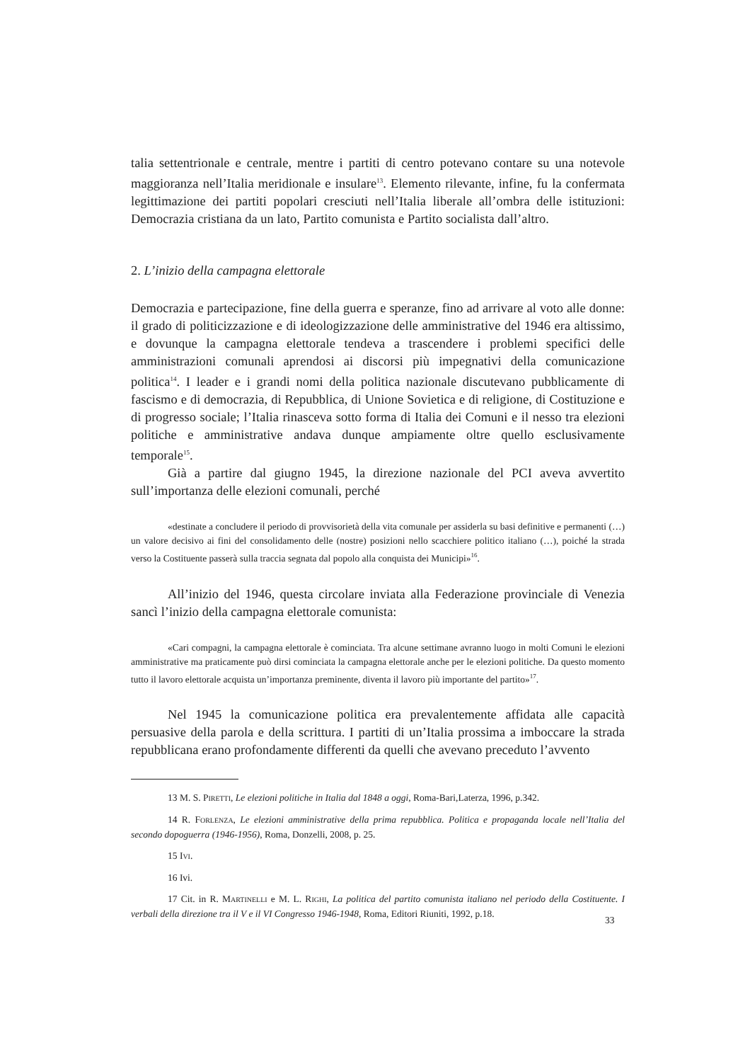talia settentrionale e centrale, mentre i partiti di centro potevano contare su una notevole maggioranza nell’Italia meridionale e insulare<sup>13</sup>. Elemento rilevante, infine, fu la confermata legittimazione dei partiti popolari cresciuti nell’Italia liberale all’ombra delle istituzioni: Democrazia cristiana da un lato, Partito comunista e Partito socialista dall’altro.
2. L’inizio della campagna elettorale
Democrazia e partecipazione, fine della guerra e speranze, fino ad arrivare al voto alle donne: il grado di politicizzazione e di ideologizzazione delle amministrative del 1946 era altissimo, e dovunque la campagna elettorale tendeva a trascendere i problemi specifici delle amministrazioni comunali aprendosi ai discorsi più impegnativi della comunicazione politica<sup>14</sup>. I leader e i grandi nomi della politica nazionale discutevano pubblicamente di fascismo e di democrazia, di Repubblica, di Unione Sovietica e di religione, di Costituzione e di progresso sociale; l’Italia rinasceva sotto forma di Italia dei Comuni e il nesso tra elezioni politiche e amministrative andava dunque ampiamente oltre quello esclusivamente temporale<sup>15</sup>.
Già a partire dal giugno 1945, la direzione nazionale del PCI aveva avvertito sull’importanza delle elezioni comunali, perché
«destinate a concludere il periodo di provvisorietà della vita comunale per assiderla su basi definitive e permanenti (…) un valore decisivo ai fini del consolidamento delle (nostre) posizioni nello scacchiere politico italiano (…), poiché la strada verso la Costituente passerà sulla traccia segnata dal popolo alla conquista dei Municipi»<sup>16</sup>.
All’inizio del 1946, questa circolare inviata alla Federazione provinciale di Venezia sancì l’inizio della campagna elettorale comunista:
«Cari compagni, la campagna elettorale è cominciata. Tra alcune settimane avranno luogo in molti Comuni le elezioni amministrative ma praticamente può dirsi cominciata la campagna elettorale anche per le elezioni politiche. Da questo momento tutto il lavoro elettorale acquista un’importanza preminente, diventa il lavoro più importante del partito»<sup>17</sup>.
Nel 1945 la comunicazione politica era prevalentemente affidata alle capacità persuasive della parola e della scrittura. I partiti di un’Italia prossima a imboccare la strada repubblicana erano profondamente differenti da quelli che avevano preceduto l’avvento
13 M. S. PIRETTI, Le elezioni politiche in Italia dal 1848 a oggi, Roma-Bari,Laterza, 1996, p.342.
14 R. FORLENZA, Le elezioni amministrative della prima repubblica. Politica e propaganda locale nell’Italia del secondo dopoguerra (1946-1956), Roma, Donzelli, 2008, p. 25.
15 IVI.
16 Ivi.
17 Cit. in R. MARTINELLI e M. L. RIGHI, La politica del partito comunista italiano nel periodo della Costituente. I verbali della direzione tra il V e il VI Congresso 1946-1948, Roma, Editori Riuniti, 1992, p.18.
33